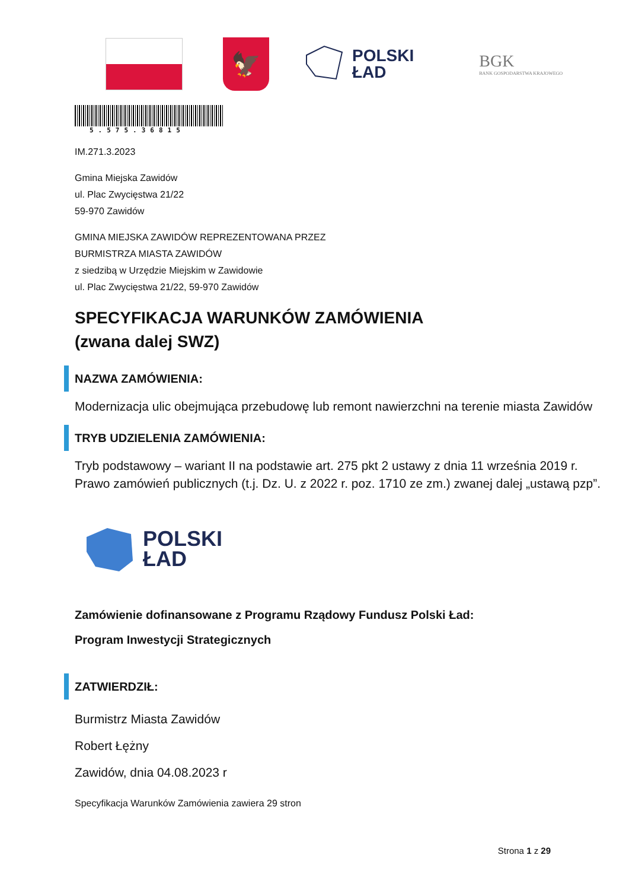🦅
POLSKI
ŁAD
BGK
BANK GOSPODARSTWA KRAJOWEGO
5.575.36815
IM.271.3.2023
Gmina Miejska Zawidów
ul. Plac Zwycięstwa 21/22
59-970 Zawidów
GMINA MIEJSKA ZAWIDÓW REPREZENTOWANA PRZEZ
BURMISTRZA MIASTA ZAWIDÓW
z siedzibą w Urzędzie Miejskim w Zawidowie
ul. Plac Zwycięstwa 21/22, 59-970 Zawidów
SPECYFIKACJA WARUNKÓW ZAMÓWIENIA
(zwana dalej SWZ)
NAZWA ZAMÓWIENIA:
Modernizacja ulic obejmująca przebudowę lub remont nawierzchni na terenie miasta Zawidów
TRYB UDZIELENIA ZAMÓWIENIA:
Tryb podstawowy – wariant II na podstawie art. 275 pkt 2 ustawy z dnia 11 września 2019 r. Prawo zamówień publicznych (t.j. Dz. U. z 2022 r. poz. 1710 ze zm.) zwanej dalej „ustawą pzp”.
POLSKI
ŁAD
Zamówienie dofinansowane z Programu Rządowy Fundusz Polski Ład:
Program Inwestycji Strategicznych
ZATWIERDZIŁ:
Burmistrz Miasta Zawidów
Robert Łężny
Zawidów, dnia 04.08.2023 r
Specyfikacja Warunków Zamówienia zawiera 29 stron
Strona 1 z 29